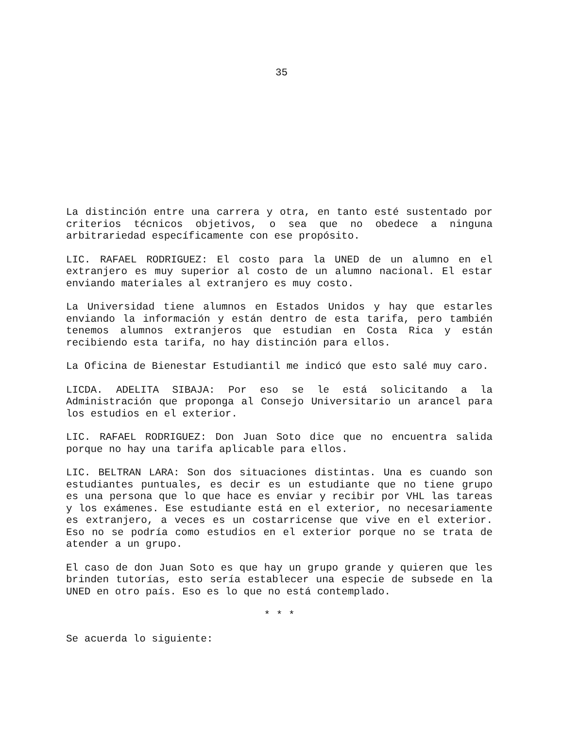35
La distinción entre una carrera y otra, en tanto esté sustentado por criterios técnicos objetivos, o sea que no obedece a ninguna arbitrariedad específicamente con ese propósito.
LIC. RAFAEL RODRIGUEZ: El costo para la UNED de un alumno en el extranjero es muy superior al costo de un alumno nacional. El estar enviando materiales al extranjero es muy costo.
La Universidad tiene alumnos en Estados Unidos y hay que estarles enviando la información y están dentro de esta tarifa, pero también tenemos alumnos extranjeros que estudian en Costa Rica y están recibiendo esta tarifa, no hay distinción para ellos.
La Oficina de Bienestar Estudiantil me indicó que esto salé muy caro.
LICDA. ADELITA SIBAJA: Por eso se le está solicitando a la Administración que proponga al Consejo Universitario un arancel para los estudios en el exterior.
LIC. RAFAEL RODRIGUEZ: Don Juan Soto dice que no encuentra salida porque no hay una tarifa aplicable para ellos.
LIC. BELTRAN LARA: Son dos situaciones distintas. Una es cuando son estudiantes puntuales, es decir es un estudiante que no tiene grupo es una persona que lo que hace es enviar y recibir por VHL las tareas y los exámenes. Ese estudiante está en el exterior, no necesariamente es extranjero, a veces es un costarricense que vive en el exterior. Eso no se podría como estudios en el exterior porque no se trata de atender a un grupo.
El caso de don Juan Soto es que hay un grupo grande y quieren que les brinden tutorías, esto sería establecer una especie de subsede en la UNED en otro país. Eso es lo que no está contemplado.
* * *
Se acuerda lo siguiente: